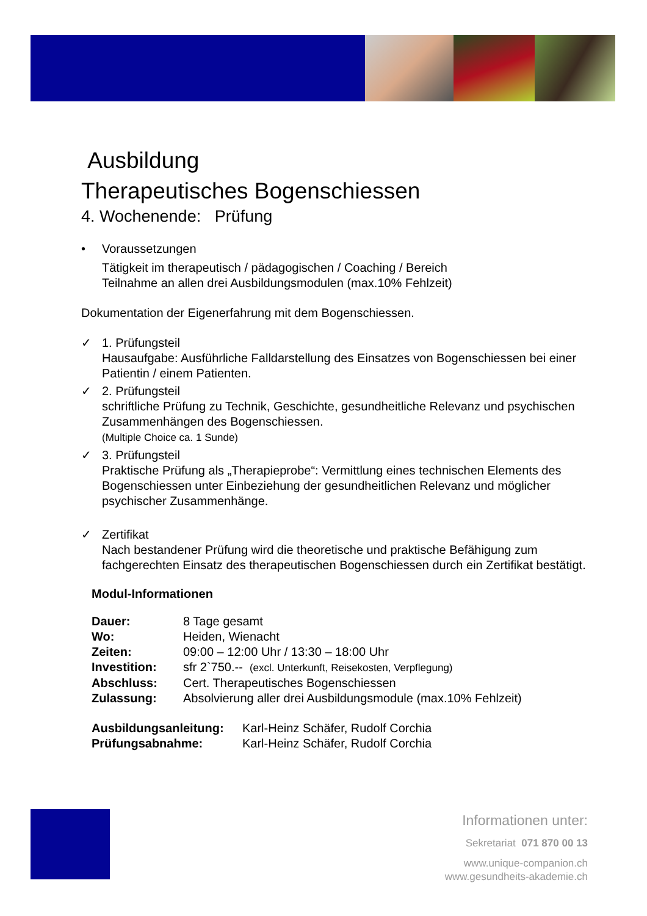Ausbildung
Therapeutisches Bogenschiessen
4. Wochenende: Prüfung
• Voraussetzungen
Tätigkeit im therapeutisch / pädagogischen / Coaching / Bereich
Teilnahme an allen drei Ausbildungsmodulen (max.10% Fehlzeit)
Dokumentation der Eigenerfahrung mit dem Bogenschiessen.
✓ 1. Prüfungsteil
Hausaufgabe: Ausführliche Falldarstellung des Einsatzes von Bogenschiessen bei einer Patientin / einem Patienten.
✓ 2. Prüfungsteil
schriftliche Prüfung zu Technik, Geschichte, gesundheitliche Relevanz und psychischen Zusammenhängen des Bogenschiessen.
(Multiple Choice ca. 1 Sunde)
✓ 3. Prüfungsteil
Praktische Prüfung als „Therapieprobe“: Vermittlung eines technischen Elements des Bogenschiessen unter Einbeziehung der gesundheitlichen Relevanz und möglicher psychischer Zusammenhänge.
✓ Zertifikat
Nach bestandener Prüfung wird die theoretische und praktische Befähigung zum fachgerechten Einsatz des therapeutischen Bogenschiessen durch ein Zertifikat bestätigt.
Modul-Informationen
Dauer: 8 Tage gesamt
Wo: Heiden, Wienacht
Zeiten: 09:00 – 12:00 Uhr / 13:30 – 18:00 Uhr
Investition: sfr 2`750.-- (excl. Unterkunft, Reisekosten, Verpflegung)
Abschluss: Cert. Therapeutisches Bogenschiessen
Zulassung: Absolvierung aller drei Ausbildungsmodule (max.10% Fehlzeit)
Ausbildungsanleitung: Karl-Heinz Schäfer, Rudolf Corchia
Prüfungsabnahme: Karl-Heinz Schäfer, Rudolf Corchia
Informationen unter:
Sekretariat 071 870 00 13
www.unique-companion.ch
www.gesundheits-akademie.ch